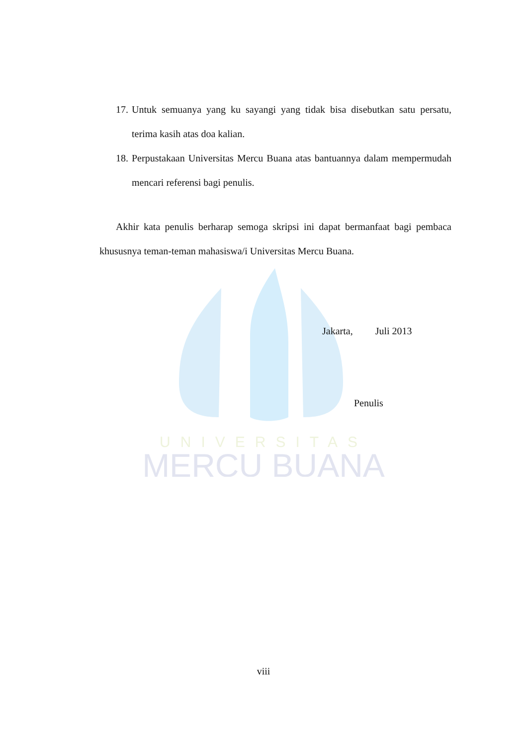UNIVERSITAS
MERCU BUANA
17.
Untuk semuanya yang ku sayangi yang tidak bisa disebutkan satu persatu, terima kasih atas doa kalian.
18.
Perpustakaan Universitas Mercu Buana atas bantuannya dalam mempermudah mencari referensi bagi penulis.
Akhir kata penulis berharap semoga skripsi ini dapat bermanfaat bagi pembaca khususnya teman-teman mahasiswa/i Universitas Mercu Buana.
Jakarta, Juli 2013
Penulis
viii